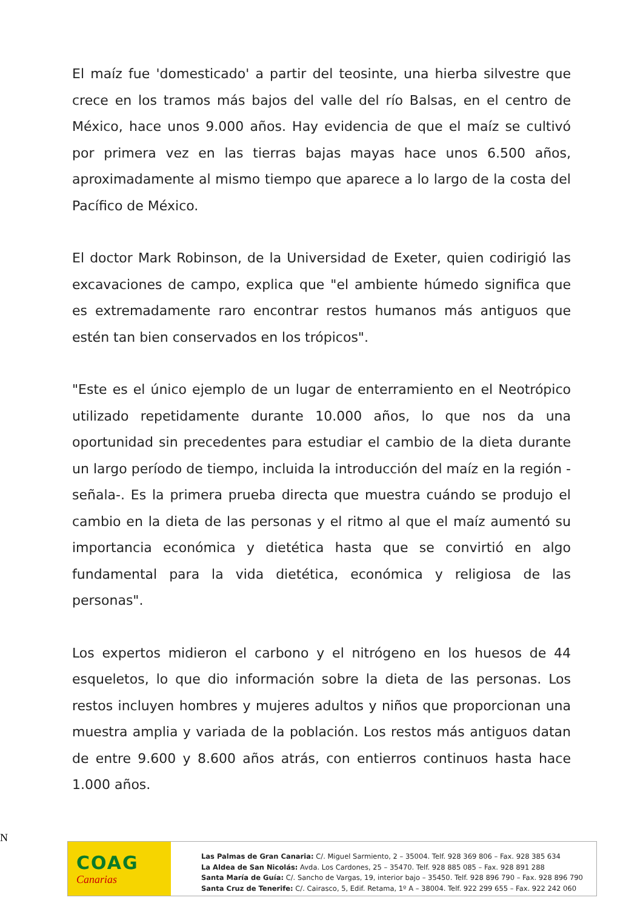El maíz fue 'domesticado' a partir del teosinte, una hierba silvestre que crece en los tramos más bajos del valle del río Balsas, en el centro de México, hace unos 9.000 años. Hay evidencia de que el maíz se cultivó por primera vez en las tierras bajas mayas hace unos 6.500 años, aproximadamente al mismo tiempo que aparece a lo largo de la costa del Pacífico de México.
El doctor Mark Robinson, de la Universidad de Exeter, quien codirigió las excavaciones de campo, explica que "el ambiente húmedo significa que es extremadamente raro encontrar restos humanos más antiguos que estén tan bien conservados en los trópicos".
"Este es el único ejemplo de un lugar de enterramiento en el Neotrópico utilizado repetidamente durante 10.000 años, lo que nos da una oportunidad sin precedentes para estudiar el cambio de la dieta durante un largo período de tiempo, incluida la introducción del maíz en la región -señala-. Es la primera prueba directa que muestra cuándo se produjo el cambio en la dieta de las personas y el ritmo al que el maíz aumentó su importancia económica y dietética hasta que se convirtió en algo fundamental para la vida dietética, económica y religiosa de las personas".
Los expertos midieron el carbono y el nitrógeno en los huesos de 44 esqueletos, lo que dio información sobre la dieta de las personas. Los restos incluyen hombres y mujeres adultos y niños que proporcionan una muestra amplia y variada de la población. Los restos más antiguos datan de entre 9.600 y 8.600 años atrás, con entierros continuos hasta hace 1.000 años.
N
COAG
Canarias
Las Palmas de Gran Canaria: C/. Miguel Sarmiento, 2 – 35004. Telf. 928 369 806 – Fax. 928 385 634
La Aldea de San Nicolás: Avda. Los Cardones, 25 – 35470. Telf. 928 885 085 – Fax. 928 891 288
Santa María de Guía: C/. Sancho de Vargas, 19, interior bajo – 35450. Telf. 928 896 790 – Fax. 928 896 790
Santa Cruz de Tenerife: C/. Cairasco, 5, Edif. Retama, 1º A – 38004. Telf. 922 299 655 – Fax. 922 242 060